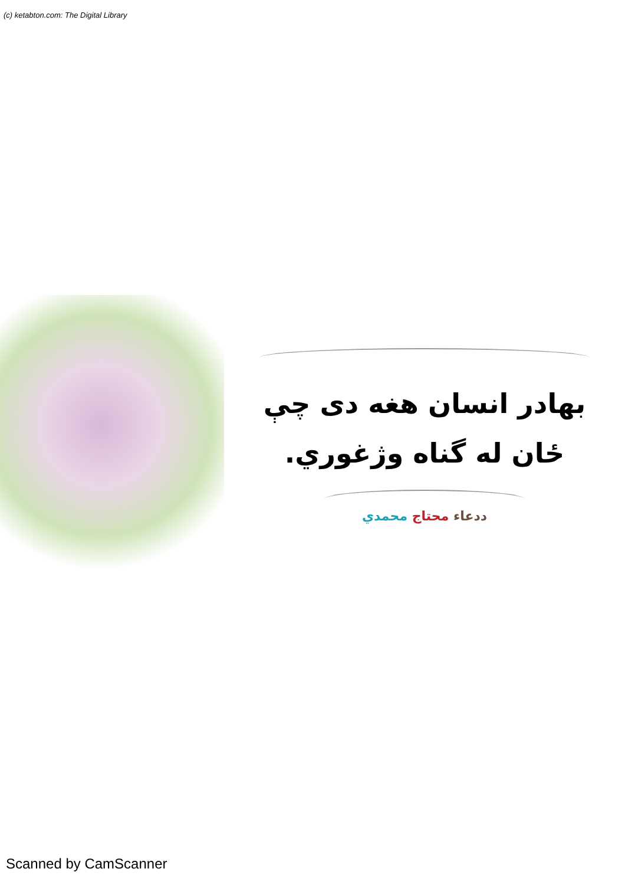(c) ketabton.com: The Digital Library
بهادر انسان هغه دی چې
ځان له گناه وژغوري.
ددعاء محتاج محمدي
Scanned by CamScanner